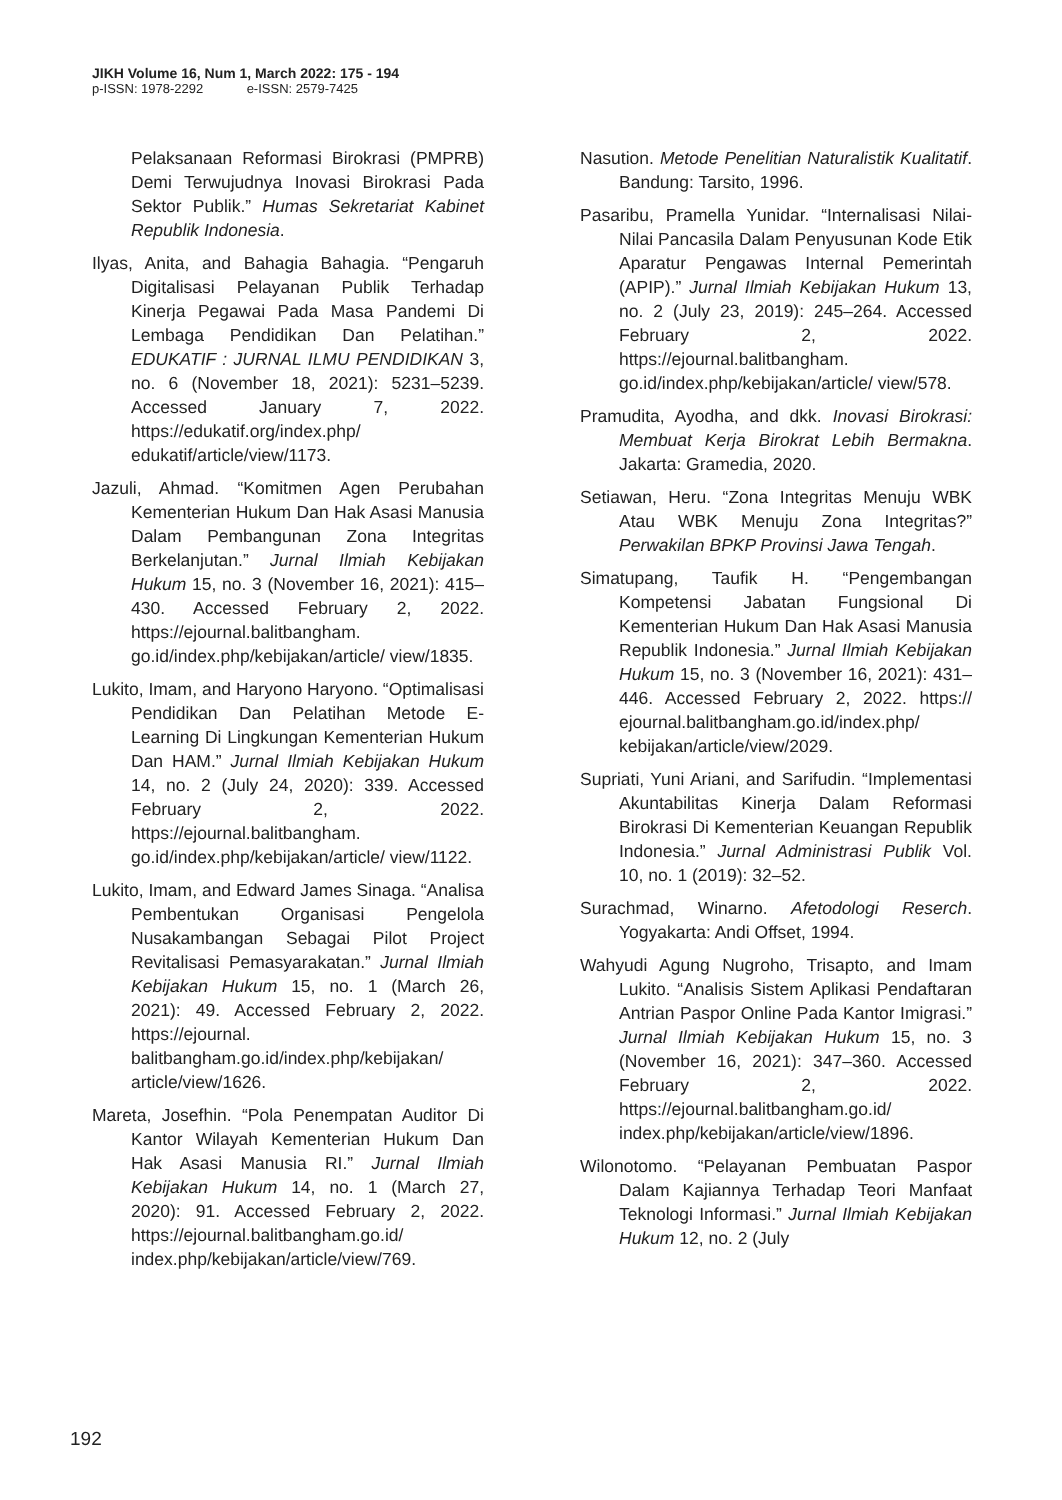JIKH Volume 16, Num 1, March 2022: 175 - 194
p-ISSN: 1978-2292 e-ISSN: 2579-7425
Pelaksanaan Reformasi Birokrasi (PMPRB) Demi Terwujudnya Inovasi Birokrasi Pada Sektor Publik.” Humas Sekretariat Kabinet Republik Indonesia.
Ilyas, Anita, and Bahagia Bahagia. “Pengaruh Digitalisasi Pelayanan Publik Terhadap Kinerja Pegawai Pada Masa Pandemi Di Lembaga Pendidikan Dan Pelatihan.” EDUKATIF : JURNAL ILMU PENDIDIKAN 3, no. 6 (November 18, 2021): 5231–5239. Accessed January 7, 2022. https://edukatif.org/index.php/ edukatif/article/view/1173.
Jazuli, Ahmad. “Komitmen Agen Perubahan Kementerian Hukum Dan Hak Asasi Manusia Dalam Pembangunan Zona Integritas Berkelanjutan.” Jurnal Ilmiah Kebijakan Hukum 15, no. 3 (November 16, 2021): 415–430. Accessed February 2, 2022. https://ejournal.balitbangham. go.id/index.php/kebijakan/article/ view/1835.
Lukito, Imam, and Haryono Haryono. “Optimalisasi Pendidikan Dan Pelatihan Metode E-Learning Di Lingkungan Kementerian Hukum Dan HAM.” Jurnal Ilmiah Kebijakan Hukum 14, no. 2 (July 24, 2020): 339. Accessed February 2, 2022. https://ejournal.balitbangham. go.id/index.php/kebijakan/article/ view/1122.
Lukito, Imam, and Edward James Sinaga. “Analisa Pembentukan Organisasi Pengelola Nusakambangan Sebagai Pilot Project Revitalisasi Pemasyarakatan.” Jurnal Ilmiah Kebijakan Hukum 15, no. 1 (March 26, 2021): 49. Accessed February 2, 2022. https://ejournal. balitbangham.go.id/index.php/kebijakan/ article/view/1626.
Mareta, Josefhin. “Pola Penempatan Auditor Di Kantor Wilayah Kementerian Hukum Dan Hak Asasi Manusia RI.” Jurnal Ilmiah Kebijakan Hukum 14, no. 1 (March 27, 2020): 91. Accessed February 2, 2022. https://ejournal.balitbangham.go.id/ index.php/kebijakan/article/view/769.
Nasution. Metode Penelitian Naturalistik Kualitatif. Bandung: Tarsito, 1996.
Pasaribu, Pramella Yunidar. “Internalisasi Nilai-Nilai Pancasila Dalam Penyusunan Kode Etik Aparatur Pengawas Internal Pemerintah (APIP).” Jurnal Ilmiah Kebijakan Hukum 13, no. 2 (July 23, 2019): 245–264. Accessed February 2, 2022. https://ejournal.balitbangham. go.id/index.php/kebijakan/article/ view/578.
Pramudita, Ayodha, and dkk. Inovasi Birokrasi: Membuat Kerja Birokrat Lebih Bermakna. Jakarta: Gramedia, 2020.
Setiawan, Heru. “Zona Integritas Menuju WBK Atau WBK Menuju Zona Integritas?” Perwakilan BPKP Provinsi Jawa Tengah.
Simatupang, Taufik H. “Pengembangan Kompetensi Jabatan Fungsional Di Kementerian Hukum Dan Hak Asasi Manusia Republik Indonesia.” Jurnal Ilmiah Kebijakan Hukum 15, no. 3 (November 16, 2021): 431–446. Accessed February 2, 2022. https:// ejournal.balitbangham.go.id/index.php/ kebijakan/article/view/2029.
Supriati, Yuni Ariani, and Sarifudin. “Implementasi Akuntabilitas Kinerja Dalam Reformasi Birokrasi Di Kementerian Keuangan Republik Indonesia.” Jurnal Administrasi Publik Vol. 10, no. 1 (2019): 32–52.
Surachmad, Winarno. Afetodologi Reserch. Yogyakarta: Andi Offset, 1994.
Wahyudi Agung Nugroho, Trisapto, and Imam Lukito. “Analisis Sistem Aplikasi Pendaftaran Antrian Paspor Online Pada Kantor Imigrasi.” Jurnal Ilmiah Kebijakan Hukum 15, no. 3 (November 16, 2021): 347–360. Accessed February 2, 2022. https://ejournal.balitbangham.go.id/ index.php/kebijakan/article/view/1896.
Wilonotomo. “Pelayanan Pembuatan Paspor Dalam Kajiannya Terhadap Teori Manfaat Teknologi Informasi.” Jurnal Ilmiah Kebijakan Hukum 12, no. 2 (July
192